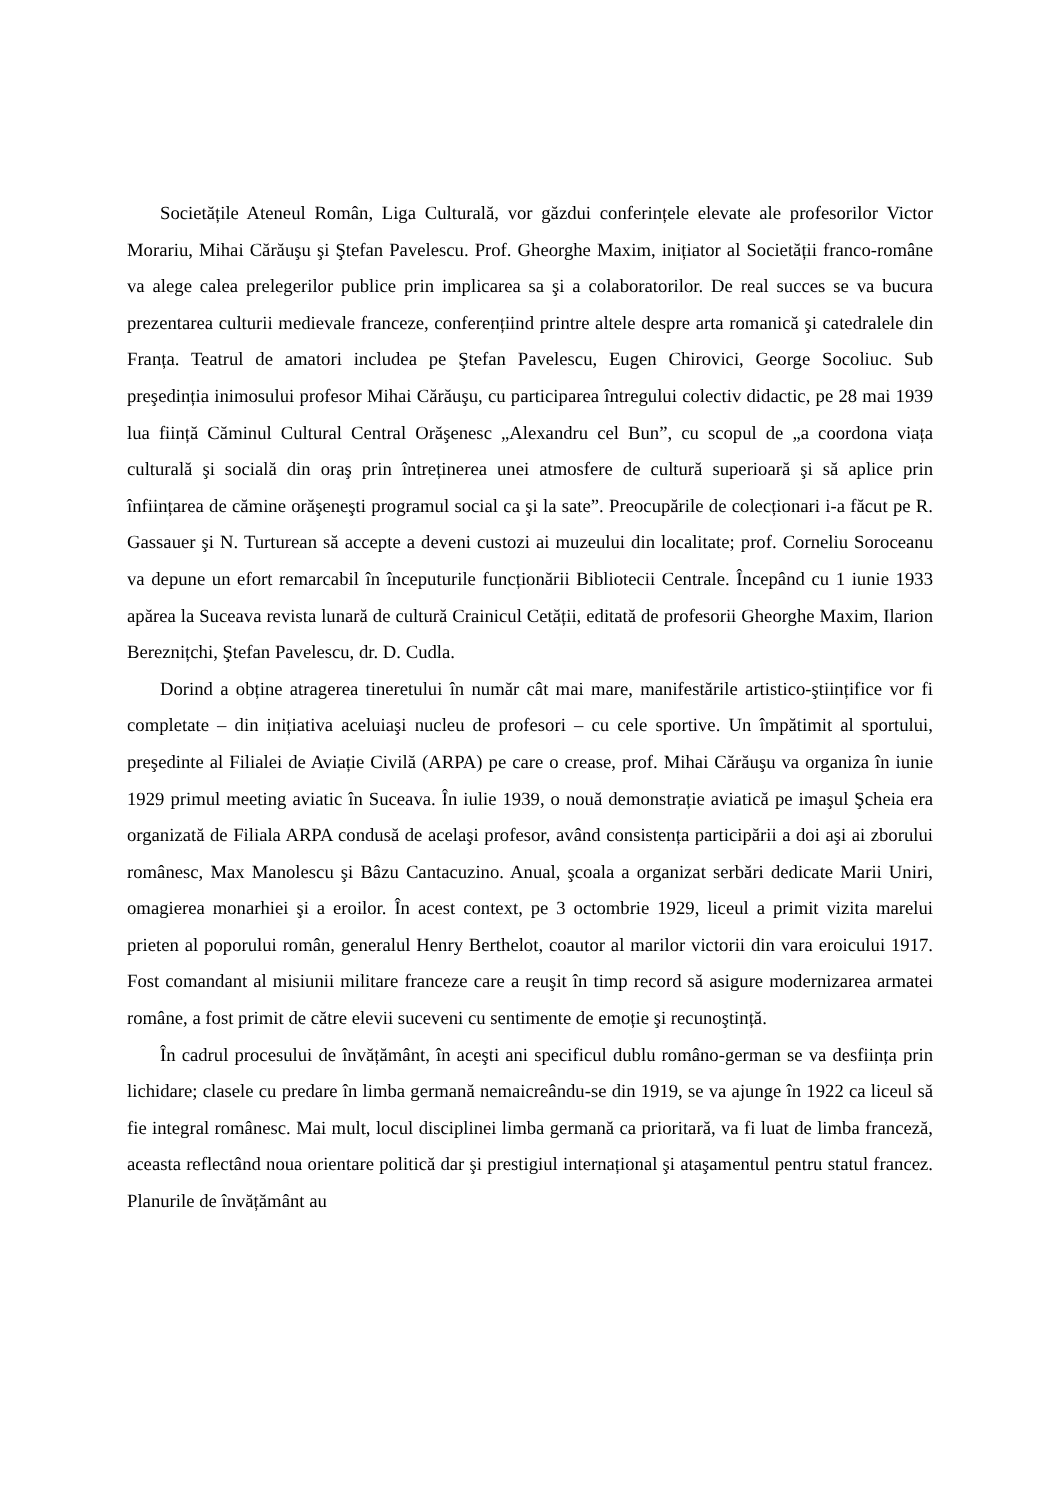Societățile Ateneul Român, Liga Culturală, vor găzdui conferințele elevate ale profesorilor Victor Morariu, Mihai Cărăuşu şi Ştefan Pavelescu. Prof. Gheorghe Maxim, inițiator al Societății franco-române va alege calea prelegerilor publice prin implicarea sa şi a colaboratorilor. De real succes se va bucura prezentarea culturii medievale franceze, conferențiind printre altele despre arta romanică şi catedralele din Franța. Teatrul de amatori includea pe Ştefan Pavelescu, Eugen Chirovici, George Socoliuc. Sub preşedinția inimosului profesor Mihai Cărăuşu, cu participarea întregului colectiv didactic, pe 28 mai 1939 lua ființă Căminul Cultural Central Orăşenesc „Alexandru cel Bun”, cu scopul de „a coordona viața culturală şi socială din oraş prin întreținerea unei atmosfere de cultură superioară şi să aplice prin înființarea de cămine orăşeneşti programul social ca şi la sate”. Preocupările de colecționari i-a făcut pe R. Gassauer şi N. Turturean să accepte a deveni custozi ai muzeului din localitate; prof. Corneliu Soroceanu va depune un efort remarcabil în începuturile funcționării Bibliotecii Centrale. Începând cu 1 iunie 1933 apărea la Suceava revista lunară de cultură Crainicul Cetății, editată de profesorii Gheorghe Maxim, Ilarion Bereznițchi, Ştefan Pavelescu, dr. D. Cudla.
Dorind a obține atragerea tineretului în număr cât mai mare, manifestările artistico-ştiințifice vor fi completate – din inițiativa aceluiaşi nucleu de profesori – cu cele sportive. Un împătimit al sportului, preşedinte al Filialei de Aviație Civilă (ARPA) pe care o crease, prof. Mihai Cărăuşu va organiza în iunie 1929 primul meeting aviatic în Suceava. În iulie 1939, o nouă demonstrație aviatică pe imaşul Şcheia era organizată de Filiala ARPA condusă de acelaşi profesor, având consistența participării a doi aşi ai zborului românesc, Max Manolescu şi Bâzu Cantacuzino. Anual, şcoala a organizat serbări dedicate Marii Uniri, omagierea monarhiei şi a eroilor. În acest context, pe 3 octombrie 1929, liceul a primit vizita marelui prieten al poporului român, generalul Henry Berthelot, coautor al marilor victorii din vara eroicului 1917. Fost comandant al misiunii militare franceze care a reuşit în timp record să asigure modernizarea armatei române, a fost primit de către elevii suceveni cu sentimente de emoție şi recunoştință.
În cadrul procesului de învățământ, în aceşti ani specificul dublu româno-german se va desființa prin lichidare; clasele cu predare în limba germană nemaicreându-se din 1919, se va ajunge în 1922 ca liceul să fie integral românesc. Mai mult, locul disciplinei limba germană ca prioritară, va fi luat de limba franceză, aceasta reflectând noua orientare politică dar şi prestigiul internațional şi ataşamentul pentru statul francez. Planurile de învățământ au